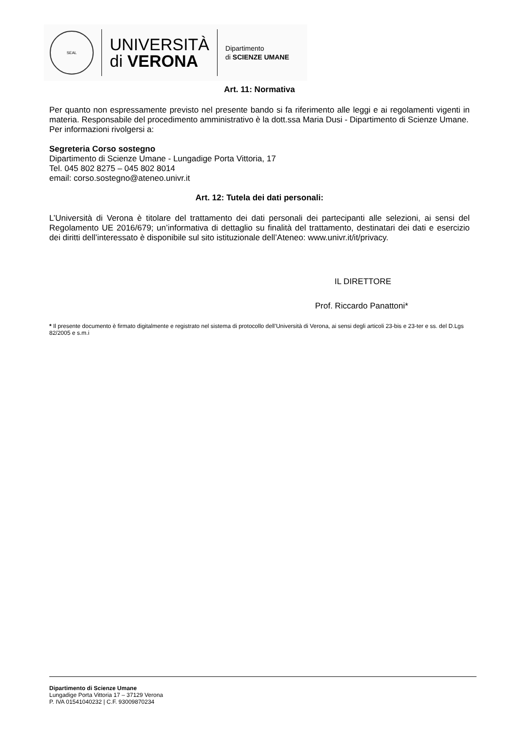SEAL
UNIVERSITÀ
di VERONA
Dipartimento
di SCIENZE UMANE
Art. 11: Normativa
Per quanto non espressamente previsto nel presente bando si fa riferimento alle leggi e ai regolamenti vigenti in materia. Responsabile del procedimento amministrativo è la dott.ssa Maria Dusi - Dipartimento di Scienze Umane.
Per informazioni rivolgersi a:
Segreteria Corso sostegno
Dipartimento di Scienze Umane - Lungadige Porta Vittoria, 17
Tel. 045 802 8275 – 045 802 8014
email: corso.sostegno@ateneo.univr.it
Art. 12: Tutela dei dati personali:
L’Università di Verona è titolare del trattamento dei dati personali dei partecipanti alle selezioni, ai sensi del Regolamento UE 2016/679; un’informativa di dettaglio su finalità del trattamento, destinatari dei dati e esercizio dei diritti dell’interessato è disponibile sul sito istituzionale dell’Ateneo: www.univr.it/it/privacy.
IL DIRETTORE
Prof. Riccardo Panattoni*
* Il presente documento è firmato digitalmente e registrato nel sistema di protocollo dell’Università di Verona, ai sensi degli articoli 23-bis e 23-ter e ss. del D.Lgs 82/2005 e s.m.i
Dipartimento di Scienze Umane
Lungadige Porta Vittoria 17 – 37129 Verona
P. IVA 01541040232 | C.F. 93009870234